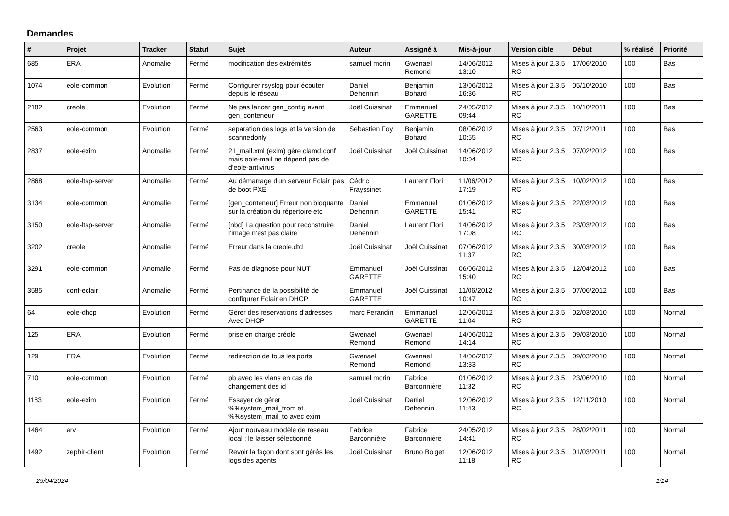Demandes
| # | Projet | Tracker | Statut | Sujet | Auteur | Assigné à | Mis-à-jour | Version cible | Début | % réalisé | Priorité |
| --- | --- | --- | --- | --- | --- | --- | --- | --- | --- | --- | --- |
| 685 | ERA | Anomalie | Fermé | modification des extrémités | samuel morin | Gwenael Remond | 14/06/2012 13:10 | Mises à jour 2.3.5 RC | 17/06/2010 | 100 | Bas |
| 1074 | eole-common | Evolution | Fermé | Configurer rsyslog pour écouter depuis le réseau | Daniel Dehennin | Benjamin Bohard | 13/06/2012 16:36 | Mises à jour 2.3.5 RC | 05/10/2010 | 100 | Bas |
| 2182 | creole | Evolution | Fermé | Ne pas lancer gen_config avant gen_conteneur | Joël Cuissinat | Emmanuel GARETTE | 24/05/2012 09:44 | Mises à jour 2.3.5 RC | 10/10/2011 | 100 | Bas |
| 2563 | eole-common | Evolution | Fermé | separation des logs et la version de scannedonly | Sebastien Foy | Benjamin Bohard | 08/06/2012 10:55 | Mises à jour 2.3.5 RC | 07/12/2011 | 100 | Bas |
| 2837 | eole-exim | Anomalie | Fermé | 21_mail.xml (exim) gère clamd.conf mais eole-mail ne dépend pas de d'eole-antivirus | Joël Cuissinat | Joël Cuissinat | 14/06/2012 10:04 | Mises à jour 2.3.5 RC | 07/02/2012 | 100 | Bas |
| 2868 | eole-ltsp-server | Anomalie | Fermé | Au démarrage d'un serveur Eclair, pas de boot PXE | Cédric Frayssinet | Laurent Flori | 11/06/2012 17:19 | Mises à jour 2.3.5 RC | 10/02/2012 | 100 | Bas |
| 3134 | eole-common | Anomalie | Fermé | [gen_conteneur] Erreur non bloquante sur la création du répertoire etc | Daniel Dehennin | Emmanuel GARETTE | 01/06/2012 15:41 | Mises à jour 2.3.5 RC | 22/03/2012 | 100 | Bas |
| 3150 | eole-ltsp-server | Anomalie | Fermé | [nbd] La question pour reconstruire l’image n’est pas claire | Daniel Dehennin | Laurent Flori | 14/06/2012 17:08 | Mises à jour 2.3.5 RC | 23/03/2012 | 100 | Bas |
| 3202 | creole | Anomalie | Fermé | Erreur dans la creole.dtd | Joël Cuissinat | Joël Cuissinat | 07/06/2012 11:37 | Mises à jour 2.3.5 RC | 30/03/2012 | 100 | Bas |
| 3291 | eole-common | Anomalie | Fermé | Pas de diagnose pour NUT | Emmanuel GARETTE | Joël Cuissinat | 06/06/2012 15:40 | Mises à jour 2.3.5 RC | 12/04/2012 | 100 | Bas |
| 3585 | conf-eclair | Anomalie | Fermé | Pertinance de la possibilité de configurer Eclair en DHCP | Emmanuel GARETTE | Joël Cuissinat | 11/06/2012 10:47 | Mises à jour 2.3.5 RC | 07/06/2012 | 100 | Bas |
| 64 | eole-dhcp | Evolution | Fermé | Gerer des reservations d'adresses Avec DHCP | marc Ferandin | Emmanuel GARETTE | 12/06/2012 11:04 | Mises à jour 2.3.5 RC | 02/03/2010 | 100 | Normal |
| 125 | ERA | Evolution | Fermé | prise en charge créole | Gwenael Remond | Gwenael Remond | 14/06/2012 14:14 | Mises à jour 2.3.5 RC | 09/03/2010 | 100 | Normal |
| 129 | ERA | Evolution | Fermé | redirection de tous les ports | Gwenael Remond | Gwenael Remond | 14/06/2012 13:33 | Mises à jour 2.3.5 RC | 09/03/2010 | 100 | Normal |
| 710 | eole-common | Evolution | Fermé | pb avec les vlans en cas de changement des id | samuel morin | Fabrice Barconnière | 01/06/2012 11:32 | Mises à jour 2.3.5 RC | 23/06/2010 | 100 | Normal |
| 1183 | eole-exim | Evolution | Fermé | Essayer de gérer %%system_mail_from et %%system_mail_to avec exim | Joël Cuissinat | Daniel Dehennin | 12/06/2012 11:43 | Mises à jour 2.3.5 RC | 12/11/2010 | 100 | Normal |
| 1464 | arv | Evolution | Fermé | Ajout nouveau modèle de réseau local : le laisser sélectionné | Fabrice Barconnière | Fabrice Barconnière | 24/05/2012 14:41 | Mises à jour 2.3.5 RC | 28/02/2011 | 100 | Normal |
| 1492 | zephir-client | Evolution | Fermé | Revoir la façon dont sont gérés les logs des agents | Joël Cuissinat | Bruno Boiget | 12/06/2012 11:18 | Mises à jour 2.3.5 RC | 01/03/2011 | 100 | Normal |
29/04/2024 1/14